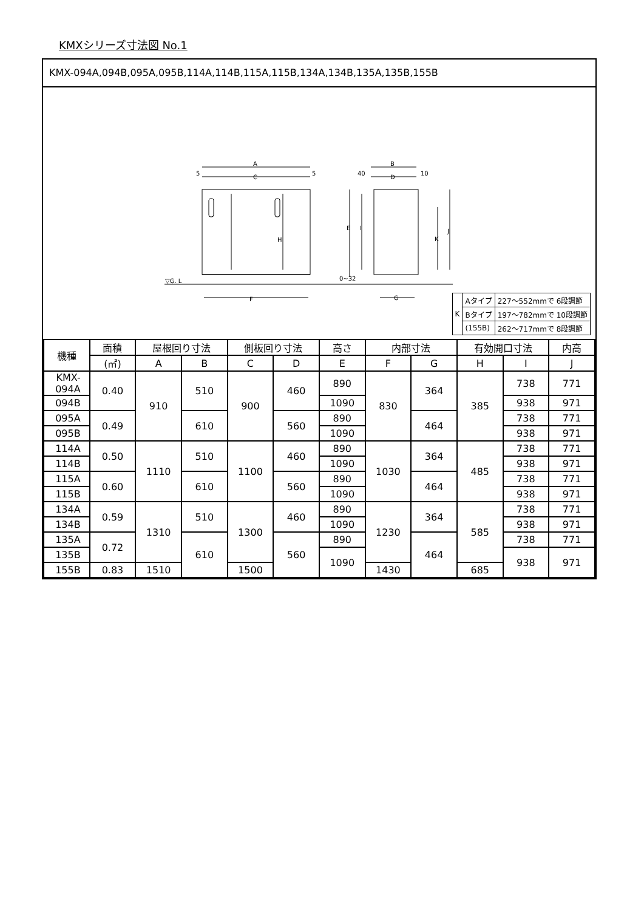KMXシリーズ寸法図 No.1
KMX-094A,094B,095A,095B,114A,114B,115A,115B,134A,134B,135A,135B,155B
A
C
5
5
H
F
▽G. L
B
D
40
10
E
I
K
J
G
0~32
| K | Aタイプ | 227～552mmで 6段調節 |
| | Bタイプ | 197～782mmで 10段調節 |
| | (155B) | 262～717mmで 8段調節 |
| 機種 | 面積 | 屋根回り寸法 | | 側板回り寸法 | | 高さ | 内部寸法 | | 有効開口寸法 | | 内高 |
| --- | --- | --- | --- | --- | --- | --- | --- | --- | --- | --- | --- |
| | (㎡) | A | B | C | D | E | F | G | H | I | J |
| KMX-094A | 0.40 | 910 | 510 | 900 | 460 | 890 | 830 | 364 | 385 | 738 | 771 |
| 094B | | | | | | 1090 | | | | 938 | 971 |
| 095A | 0.49 | | 610 | | 560 | 890 | | 464 | | 738 | 771 |
| 095B | | | | | | 1090 | | | | 938 | 971 |
| 114A | 0.50 | 1110 | 510 | 1100 | 460 | 890 | 1030 | 364 | 485 | 738 | 771 |
| 114B | | | | | | 1090 | | | | 938 | 971 |
| 115A | 0.60 | | 610 | | 560 | 890 | | 464 | | 738 | 771 |
| 115B | | | | | | 1090 | | | | 938 | 971 |
| 134A | 0.59 | 1310 | 510 | 1300 | 460 | 890 | 1230 | 364 | 585 | 738 | 771 |
| 134B | | | | | | 1090 | | | | 938 | 971 |
| 135A | 0.72 | | 610 | | 560 | 890 | | 464 | | 738 | 771 |
| 135B | | | | | | 1090 | | | | 938 | 971 |
| 155B | 0.83 | 1510 | | 1500 | | | 1430 | | 685 | | |